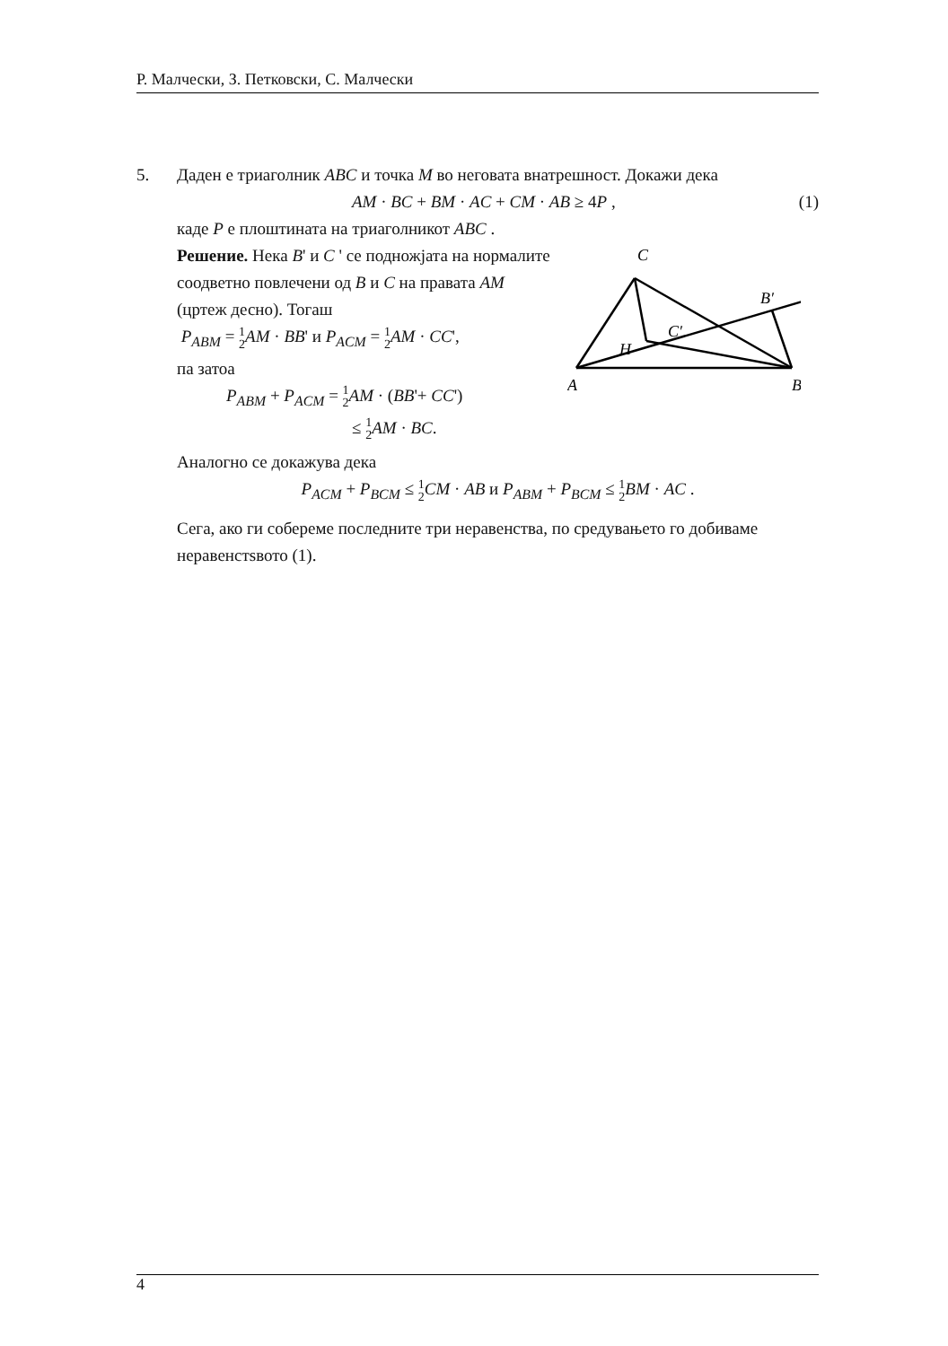Р. Малчески, З. Петковски, С. Малчески
5. Даден е триаголник ABC и точка M во неговата внатрешност. Докажи дека
AM · BC + BM · AC + CM · AB ≥ 4P , (1)
каде P е плоштината на триаголникот ABC .
C
B′
C′
H
A
B
Решение. Нека B' и C ' се подножјата на нормалите соодветно повлечени од B и C на правата AM (цртеж десно). Тогаш
P<sub>ABM</sub> = 1 2 AM · BB' и P<sub>ACM</sub> = 1 2 AM · CC',
па затоа
P<sub>ABM</sub> + P<sub>ACM</sub> = 1 2 AM · (BB'+ CC')
≤ 1 2 AM · BC.
Аналогно се докажува дека
P<sub>ACM</sub> + P<sub>BCM</sub> ≤ 1 2 CM · AB и P<sub>ABM</sub> + P<sub>BCM</sub> ≤ 1 2 BM · AC .
Сега, ако ги собереме последните три неравенства, по средувањето го добиваме неравенстsвото (1).
4